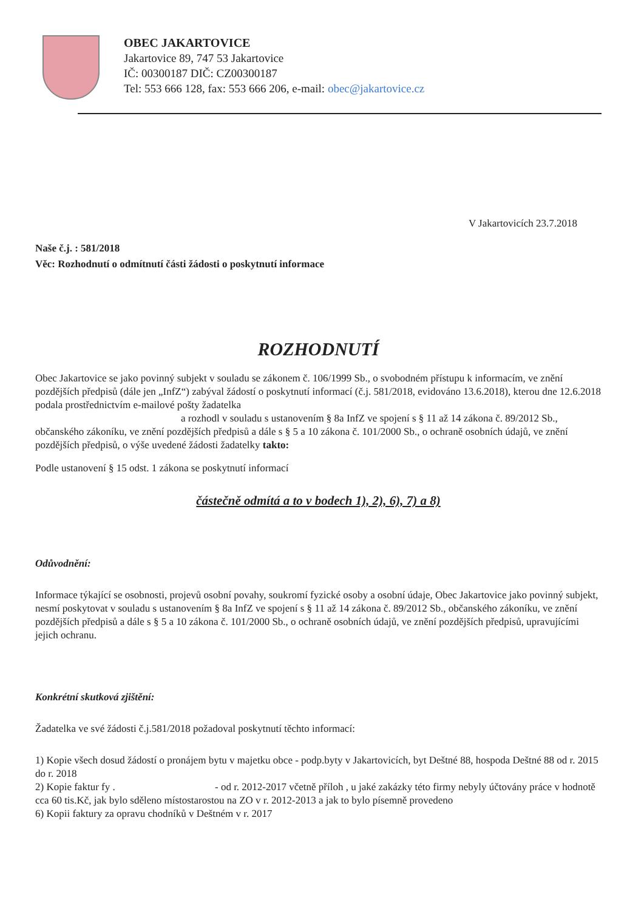OBEC JAKARTOVICE
Jakartovice 89, 747 53 Jakartovice
IČ: 00300187 DIČ: CZ00300187
Tel: 553 666 128, fax: 553 666 206, e-mail: obec@jakartovice.cz
V Jakartovicích 23.7.2018
Naše č.j. : 581/2018
Věc: Rozhodnutí o odmítnutí části žádosti o poskytnutí informace
ROZHODNUTÍ
Obec Jakartovice se jako povinný subjekt v souladu se zákonem č. 106/1999 Sb., o svobodném přístupu k informacím, ve znění pozdějších předpisů (dále jen „InfZ“) zabýval žádostí o poskytnutí informací (č.j. 581/2018, evidováno 13.6.2018), kterou dne 12.6.2018 podala prostřednictvím e-mailové pošty žadatelka
a rozhodl v souladu s ustanovením § 8a InfZ ve spojení s § 11 až 14 zákona č. 89/2012 Sb., občanského zákoníku, ve znění pozdějších předpisů a dále s § 5 a 10 zákona č. 101/2000 Sb., o ochraně osobních údajů, ve znění pozdějších předpisů, o výše uvedené žádosti žadatelky takto:
Podle ustanovení § 15 odst. 1 zákona se poskytnutí informací
částečně odmítá a to v bodech 1), 2), 6), 7) a 8)
Odůvodnění:
Informace týkající se osobnosti, projevů osobní povahy, soukromí fyzické osoby a osobní údaje, Obec Jakartovice jako povinný subjekt, nesmí poskytovat v souladu s ustanovením § 8a InfZ ve spojení s § 11 až 14 zákona č. 89/2012 Sb., občanského zákoníku, ve znění pozdějších předpisů a dále s § 5 a 10 zákona č. 101/2000 Sb., o ochraně osobních údajů, ve znění pozdějších předpisů, upravujícími jejich ochranu.
Konkrétní skutková zjištění:
Žadatelka ve své žádosti č.j.581/2018 požadoval poskytnutí těchto informací:
1) Kopie všech dosud žádostí o pronájem bytu v majetku obce - podp.byty v Jakartovicích, byt Deštné 88, hospoda Deštné 88 od r. 2015 do r. 2018
2) Kopie faktur fy . - od r. 2012-2017 včetně příloh , u jaké zakázky této firmy nebyly účtovány práce v hodnotě cca 60 tis.Kč, jak bylo sděleno místostarostou na ZO v r. 2012-2013 a jak to bylo písemně provedeno
6) Kopii faktury za opravu chodníků v Deštném v r. 2017